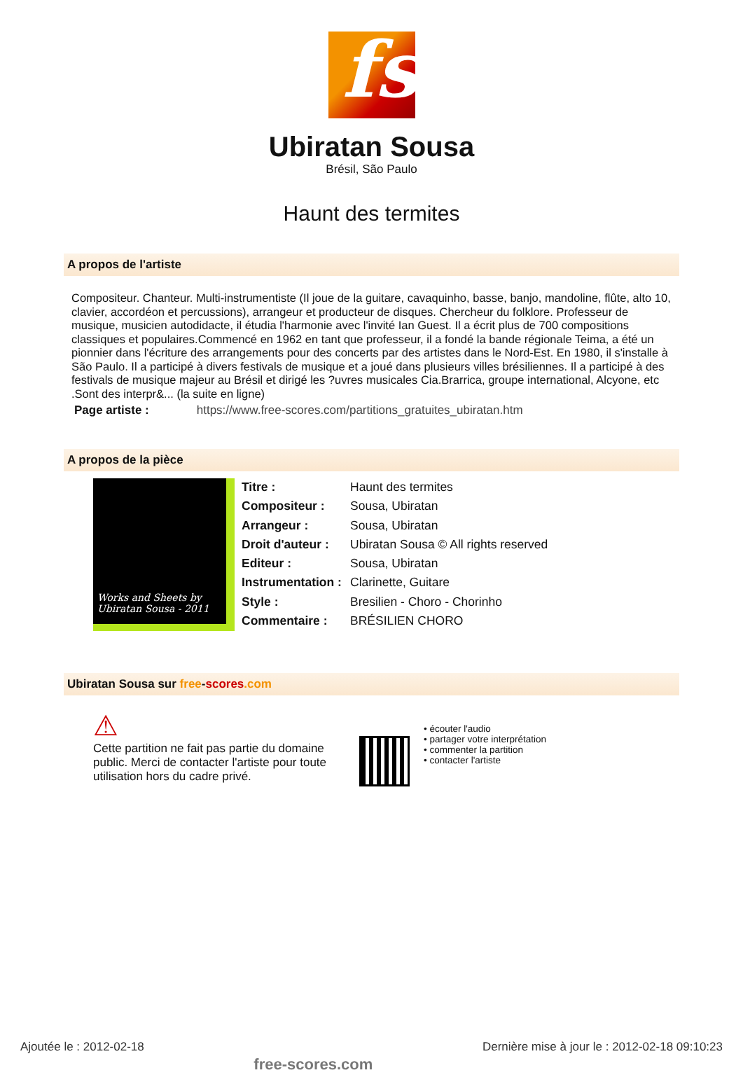fs
Ubiratan Sousa
Brésil, São Paulo
Haunt des termites
A propos de l'artiste
Compositeur. Chanteur. Multi-instrumentiste (Il joue de la guitare, cavaquinho, basse, banjo, mandoline, flûte, alto 10, clavier, accordéon et percussions), arrangeur et producteur de disques. Chercheur du folklore. Professeur de musique, musicien autodidacte, il étudia l'harmonie avec l'invité Ian Guest. Il a écrit plus de 700 compositions classiques et populaires.Commencé en 1962 en tant que professeur, il a fondé la bande régionale Teima, a été un pionnier dans l'écriture des arrangements pour des concerts par des artistes dans le Nord-Est. En 1980, il s'installe à São Paulo. Il a participé à divers festivals de musique et a joué dans plusieurs villes brésiliennes. Il a participé à des festivals de musique majeur au Brésil et dirigé les ?uvres musicales Cia.Brarrica, groupe international, Alcyone, etc .Sont des interpr&... (la suite en ligne)
Page artiste : https://www.free-scores.com/partitions_gratuites_ubiratan.htm
A propos de la pièce
Works and Sheets by
Ubiratan Sousa - 2011
| Titre : | Haunt des termites |
| Compositeur : | Sousa, Ubiratan |
| Arrangeur : | Sousa, Ubiratan |
| Droit d'auteur : | Ubiratan Sousa © All rights reserved |
| Editeur : | Sousa, Ubiratan |
| Instrumentation : | Clarinette, Guitare |
| Style : | Bresilien - Choro - Chorinho |
| Commentaire : | BRÉSILIEN CHORO |
Ubiratan Sousa sur free-scores.com
⚠
Cette partition ne fait pas partie du domaine public. Merci de contacter l'artiste pour toute utilisation hors du cadre privé.
• écouter l'audio
• partager votre interprétation
• commenter la partition
• contacter l'artiste
Ajoutée le : 2012-02-18 free-scores.com Dernière mise à jour le : 2012-02-18 09:10:23